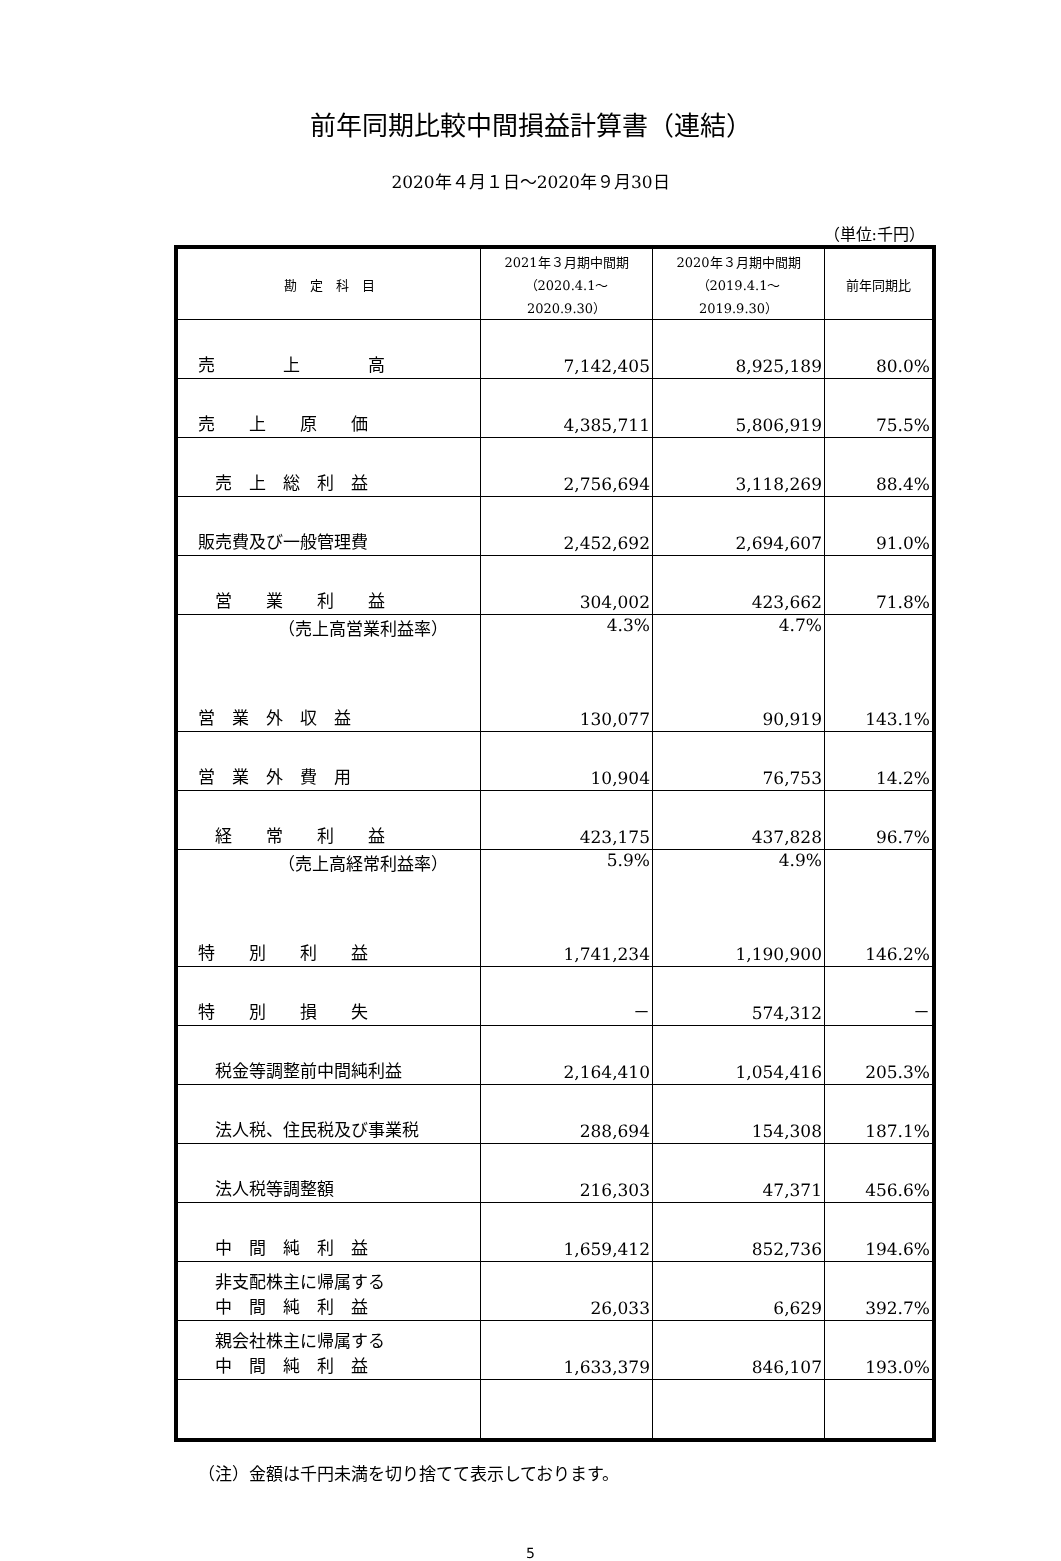前年同期比較中間損益計算書（連結）
2020年４月１日～2020年９月30日
（単位:千円）
| 勘 定 科 目 | 2021年３月期中間期 （2020.4.1～ 2020.9.30） | 2020年３月期中間期 （2019.4.1～ 2019.9.30） | 前年同期比 |
| --- | --- | --- | --- |
| 売 上 高 | 7,142,405 | 8,925,189 | 80.0% |
| 売 上 原 価 | 4,385,711 | 5,806,919 | 75.5% |
| 売 上 総 利 益 | 2,756,694 | 3,118,269 | 88.4% |
| 販売費及び一般管理費 | 2,452,692 | 2,694,607 | 91.0% |
| 営 業 利 益 | 304,002 | 423,662 | 71.8% |
| （売上高営業利益率） | 4.3% | 4.7% | |
| 営 業 外 収 益 | 130,077 | 90,919 | 143.1% |
| 営 業 外 費 用 | 10,904 | 76,753 | 14.2% |
| 経 常 利 益 | 423,175 | 437,828 | 96.7% |
| （売上高経常利益率） | 5.9% | 4.9% | |
| 特 別 利 益 | 1,741,234 | 1,190,900 | 146.2% |
| 特 別 損 失 | － | 574,312 | － |
| 税金等調整前中間純利益 | 2,164,410 | 1,054,416 | 205.3% |
| 法人税、住民税及び事業税 | 288,694 | 154,308 | 187.1% |
| 法人税等調整額 | 216,303 | 47,371 | 456.6% |
| 中 間 純 利 益 | 1,659,412 | 852,736 | 194.6% |
| 非支配株主に帰属する 中 間 純 利 益 | 26,033 | 6,629 | 392.7% |
| 親会社株主に帰属する 中 間 純 利 益 | 1,633,379 | 846,107 | 193.0% |
（注）金額は千円未満を切り捨てて表示しております。
5